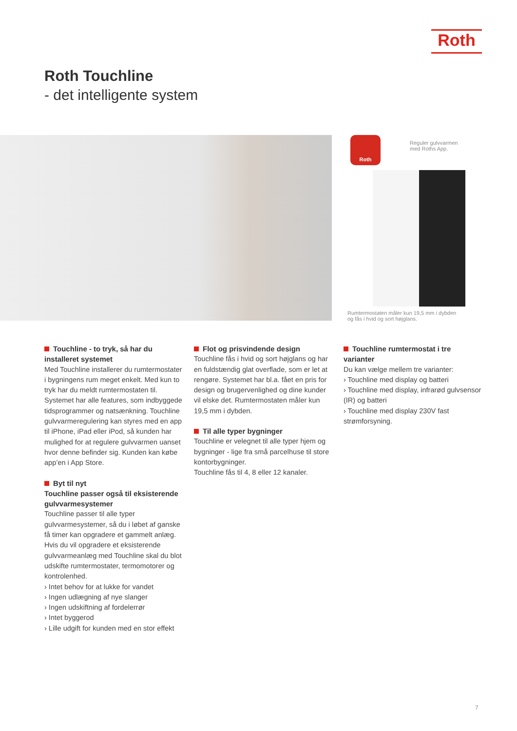Roth
Roth Touchline
- det intelligente system
Roth
Reguler gulvvarmen
med Roths App.
Rumtermostaten måler kun 19,5 mm i dybden
og fås i hvid og sort højglans.
Touchline - to tryk, så har du installeret systemet
Med Touchline installerer du rumtermostater i bygningens rum meget enkelt. Med kun to tryk har du meldt rumtermostaten til. Systemet har alle features, som indbyggede tidsprogrammer og natsænkning. Touchline gulvvarmeregulering kan styres med en app til iPhone, iPad eller iPod, så kunden har mulighed for at regulere gulvvarmen uanset hvor denne befinder sig. Kunden kan købe app’en i App Store.
Byt til nyt
Touchline passer også til eksisterende gulvvarmesystemer
Touchline passer til alle typer gulvvarmesystemer, så du i løbet af ganske få timer kan opgradere et gammelt anlæg.
Hvis du vil opgradere et eksisterende gulvvarmeanlæg med Touchline skal du blot udskifte rumtermostater, termomotorer og kontrolenhed.
› Intet behov for at lukke for vandet
› Ingen udlægning af nye slanger
› Ingen udskiftning af fordelerrør
› Intet byggerod
› Lille udgift for kunden med en stor effekt
Flot og prisvindende design
Touchline fås i hvid og sort højglans og har en fuldstændig glat overflade, som er let at rengøre. Systemet har bl.a. fået en pris for design og brugervenlighed og dine kunder vil elske det. Rumtermostaten måler kun 19,5 mm i dybden.
Til alle typer bygninger
Touchline er velegnet til alle typer hjem og bygninger - lige fra små parcelhuse til store kontorbygninger.
Touchline fås til 4, 8 eller 12 kanaler.
Touchline rumtermostat i tre varianter
Du kan vælge mellem tre varianter:
› Touchline med display og batteri
› Touchline med display, infrarød gulvsensor (IR) og batteri
› Touchline med display 230V fast strømforsyning.
7